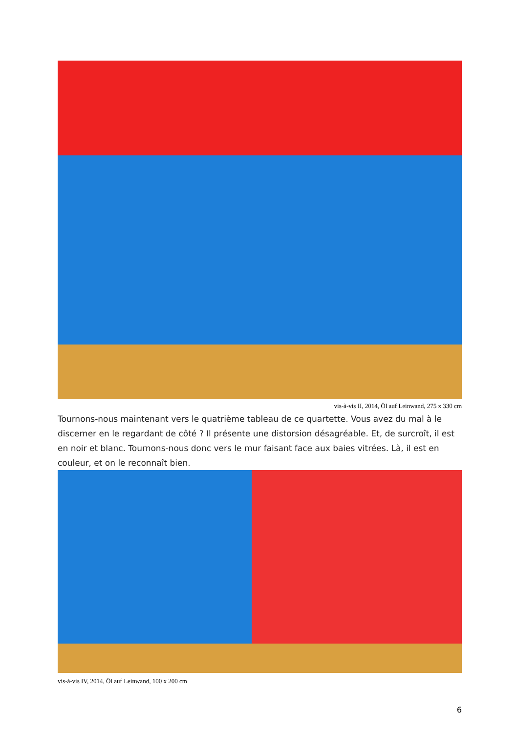vis-à-vis II, 2014, Öl auf Leinwand, 275 x 330 cm
Tournons-nous maintenant vers le quatrième tableau de ce quartette. Vous avez du mal à le discerner en le regardant de côté ? Il présente une distorsion désagréable. Et, de surcroît, il est en noir et blanc. Tournons-nous donc vers le mur faisant face aux baies vitrées. Là, il est en couleur, et on le reconnaît bien.
vis-à-vis IV, 2014, Öl auf Leinwand, 100 x 200 cm
6